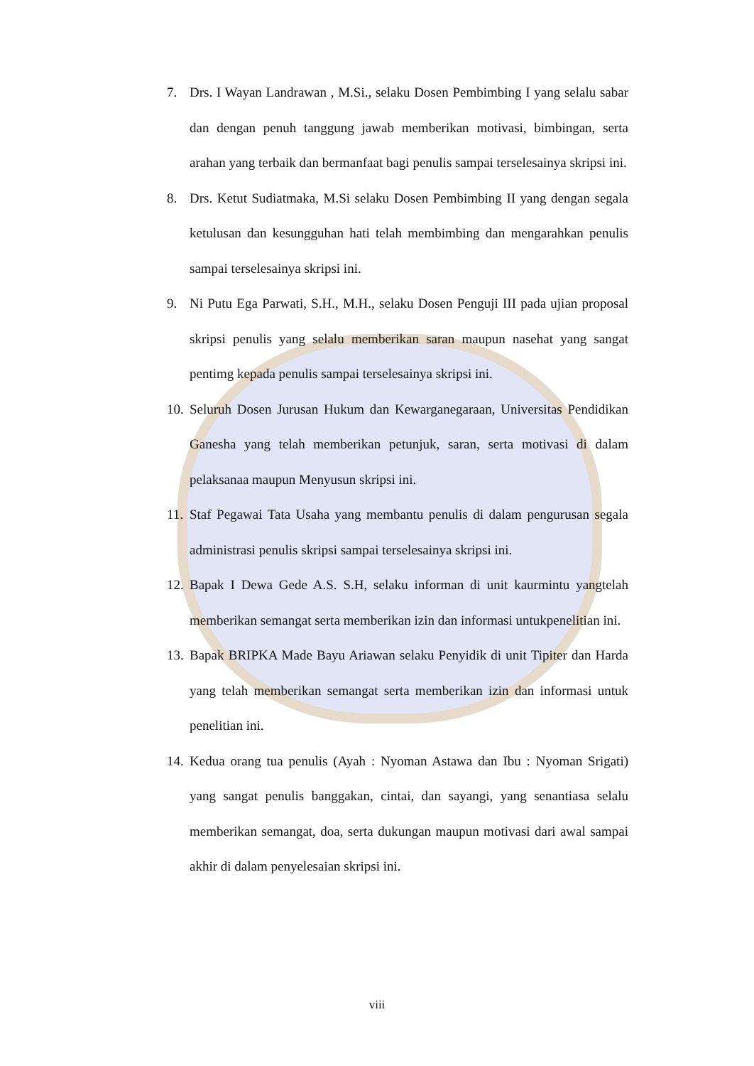7. Drs. I Wayan Landrawan , M.Si., selaku Dosen Pembimbing I yang selalu sabar dan dengan penuh tanggung jawab memberikan motivasi, bimbingan, serta arahan yang terbaik dan bermanfaat bagi penulis sampai terselesainya skripsi ini.
8. Drs. Ketut Sudiatmaka, M.Si selaku Dosen Pembimbing II yang dengan segala ketulusan dan kesungguhan hati telah membimbing dan mengarahkan penulis sampai terselesainya skripsi ini.
9. Ni Putu Ega Parwati, S.H., M.H., selaku Dosen Penguji III pada ujian proposal skripsi penulis yang selalu memberikan saran maupun nasehat yang sangat pentimg kepada penulis sampai terselesainya skripsi ini.
10. Seluruh Dosen Jurusan Hukum dan Kewarganegaraan, Universitas Pendidikan Ganesha yang telah memberikan petunjuk, saran, serta motivasi di dalam pelaksanaa maupun Menyusun skripsi ini.
11. Staf Pegawai Tata Usaha yang membantu penulis di dalam pengurusan segala administrasi penulis skripsi sampai terselesainya skripsi ini.
12. Bapak I Dewa Gede A.S. S.H, selaku informan di unit kaurmintu yangtelah memberikan semangat serta memberikan izin dan informasi untukpenelitian ini.
13. Bapak BRIPKA Made Bayu Ariawan selaku Penyidik di unit Tipiter dan Harda yang telah memberikan semangat serta memberikan izin dan informasi untuk penelitian ini.
14. Kedua orang tua penulis (Ayah : Nyoman Astawa dan Ibu : Nyoman Srigati) yang sangat penulis banggakan, cintai, dan sayangi, yang senantiasa selalu memberikan semangat, doa, serta dukungan maupun motivasi dari awal sampai akhir di dalam penyelesaian skripsi ini.
viii